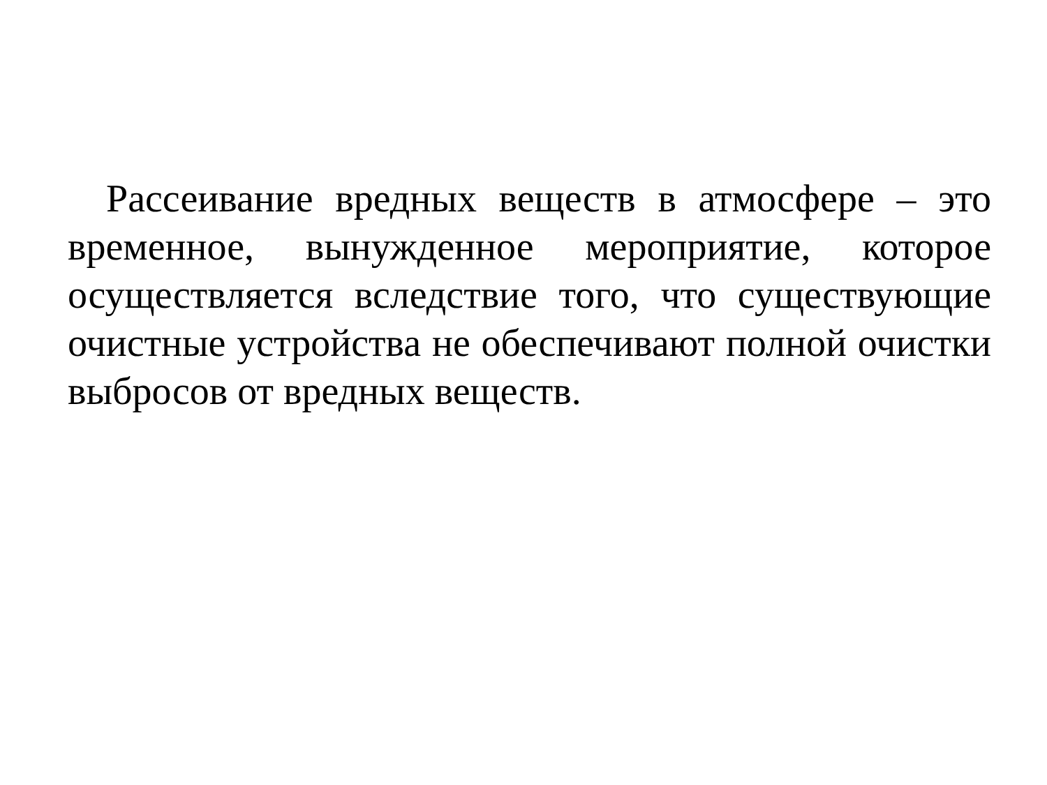Рассеивание вредных веществ в атмосфере – это временное, вынужденное мероприятие, которое осуществляется вследствие того, что существующие очистные устройства не обеспечивают полной очистки выбросов от вредных веществ.